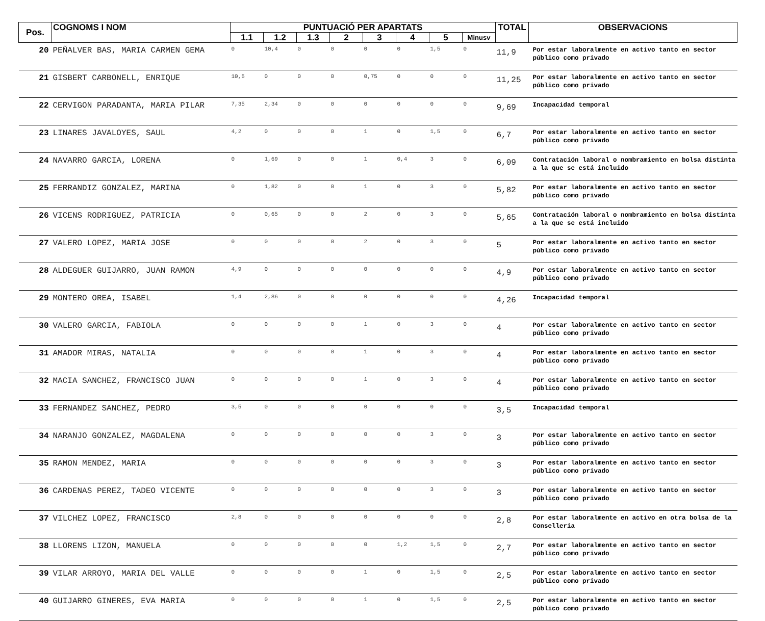| Pos. | COGNOMS I NOM | PUNTUACIÓ PER APARTATS | | | | | | | | TOTAL | OBSERVACIONS |
| --- | --- | --- | --- | --- | --- | --- | --- | --- | --- | --- | --- |
| | | 1.1 | 1.2 | 1.3 | 2 | 3 | 4 | 5 | Minusv | | |
| 20 | PEÑALVER BAS, MARIA CARMEN GEMA | 0 | 10,4 | 0 | 0 | 0 | 0 | 1,5 | 0 | 11,9 | Por estar laboralmente en activo tanto en sector público como privado |
| 21 | GISBERT CARBONELL, ENRIQUE | 10,5 | 0 | 0 | 0 | 0,75 | 0 | 0 | 0 | 11,25 | Por estar laboralmente en activo tanto en sector público como privado |
| 22 | CERVIGON PARADANTA, MARIA PILAR | 7,35 | 2,34 | 0 | 0 | 0 | 0 | 0 | 0 | 9,69 | Incapacidad temporal |
| 23 | LINARES JAVALOYES, SAUL | 4,2 | 0 | 0 | 0 | 1 | 0 | 1,5 | 0 | 6,7 | Por estar laboralmente en activo tanto en sector público como privado |
| 24 | NAVARRO GARCIA, LORENA | 0 | 1,69 | 0 | 0 | 1 | 0,4 | 3 | 0 | 6,09 | Contratación laboral o nombramiento en bolsa distinta a la que se está incluido |
| 25 | FERRANDIZ GONZALEZ, MARINA | 0 | 1,82 | 0 | 0 | 1 | 0 | 3 | 0 | 5,82 | Por estar laboralmente en activo tanto en sector público como privado |
| 26 | VICENS RODRIGUEZ, PATRICIA | 0 | 0,65 | 0 | 0 | 2 | 0 | 3 | 0 | 5,65 | Contratación laboral o nombramiento en bolsa distinta a la que se está incluido |
| 27 | VALERO LOPEZ, MARIA JOSE | 0 | 0 | 0 | 0 | 2 | 0 | 3 | 0 | 5 | Por estar laboralmente en activo tanto en sector público como privado |
| 28 | ALDEGUER GUIJARRO, JUAN RAMON | 4,9 | 0 | 0 | 0 | 0 | 0 | 0 | 0 | 4,9 | Por estar laboralmente en activo tanto en sector público como privado |
| 29 | MONTERO OREA, ISABEL | 1,4 | 2,86 | 0 | 0 | 0 | 0 | 0 | 0 | 4,26 | Incapacidad temporal |
| 30 | VALERO GARCIA, FABIOLA | 0 | 0 | 0 | 0 | 1 | 0 | 3 | 0 | 4 | Por estar laboralmente en activo tanto en sector público como privado |
| 31 | AMADOR MIRAS, NATALIA | 0 | 0 | 0 | 0 | 1 | 0 | 3 | 0 | 4 | Por estar laboralmente en activo tanto en sector público como privado |
| 32 | MACIA SANCHEZ, FRANCISCO JUAN | 0 | 0 | 0 | 0 | 1 | 0 | 3 | 0 | 4 | Por estar laboralmente en activo tanto en sector público como privado |
| 33 | FERNANDEZ SANCHEZ, PEDRO | 3,5 | 0 | 0 | 0 | 0 | 0 | 0 | 0 | 3,5 | Incapacidad temporal |
| 34 | NARANJO GONZALEZ, MAGDALENA | 0 | 0 | 0 | 0 | 0 | 0 | 3 | 0 | 3 | Por estar laboralmente en activo tanto en sector público como privado |
| 35 | RAMON MENDEZ, MARIA | 0 | 0 | 0 | 0 | 0 | 0 | 3 | 0 | 3 | Por estar laboralmente en activo tanto en sector público como privado |
| 36 | CARDENAS PEREZ, TADEO VICENTE | 0 | 0 | 0 | 0 | 0 | 0 | 3 | 0 | 3 | Por estar laboralmente en activo tanto en sector público como privado |
| 37 | VILCHEZ LOPEZ, FRANCISCO | 2,8 | 0 | 0 | 0 | 0 | 0 | 0 | 0 | 2,8 | Por estar laboralmente en activo en otra bolsa de la Conselleria |
| 38 | LLORENS LIZON, MANUELA | 0 | 0 | 0 | 0 | 0 | 1,2 | 1,5 | 0 | 2,7 | Por estar laboralmente en activo tanto en sector público como privado |
| 39 | VILAR ARROYO, MARIA DEL VALLE | 0 | 0 | 0 | 0 | 1 | 0 | 1,5 | 0 | 2,5 | Por estar laboralmente en activo tanto en sector público como privado |
| 40 | GUIJARRO GINERES, EVA MARIA | 0 | 0 | 0 | 0 | 1 | 0 | 1,5 | 0 | 2,5 | Por estar laboralmente en activo tanto en sector público como privado |